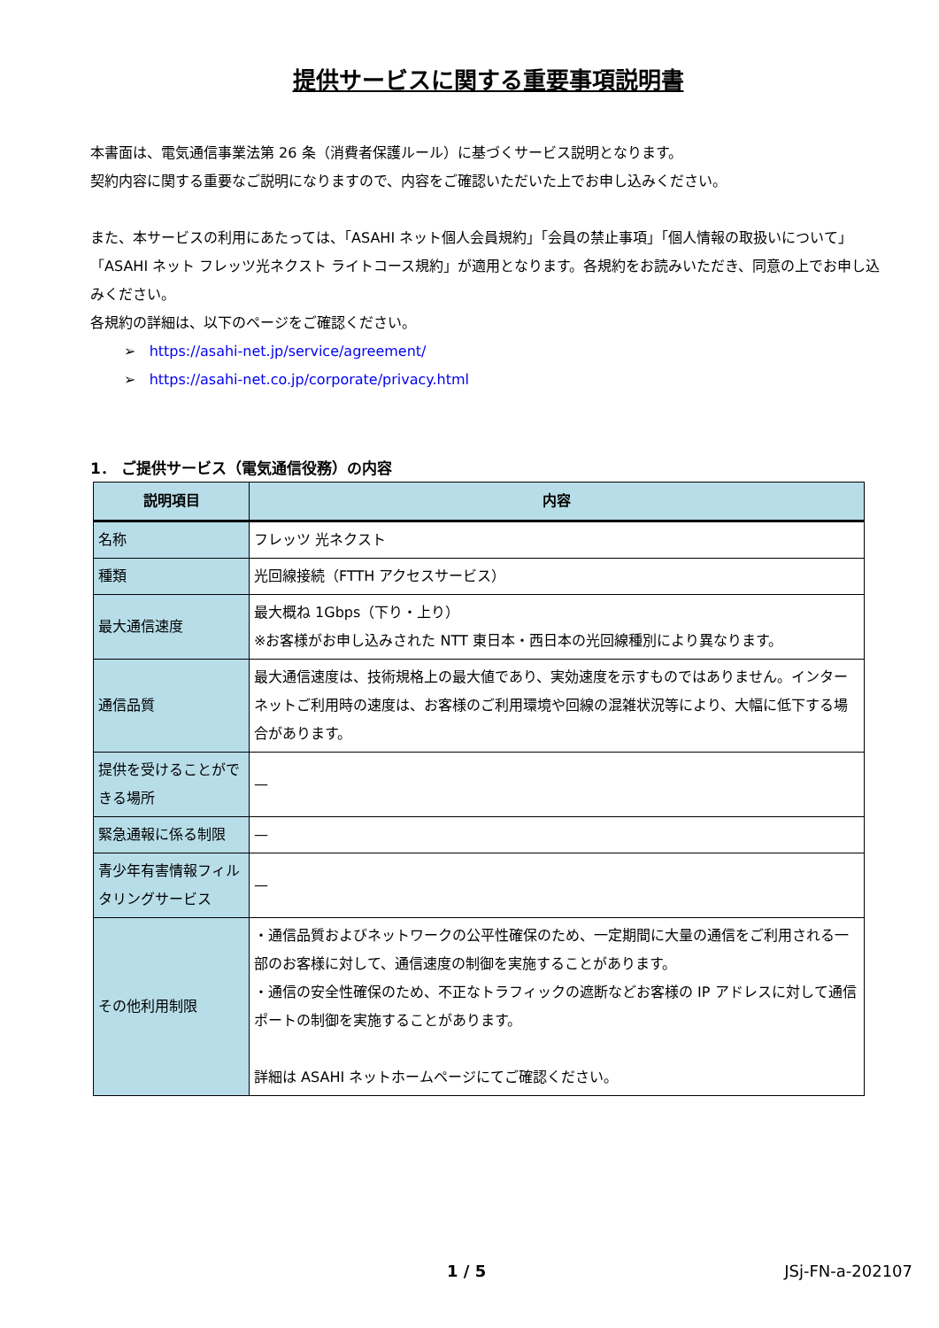提供サービスに関する重要事項説明書
本書面は、電気通信事業法第 26 条（消費者保護ルール）に基づくサービス説明となります。
契約内容に関する重要なご説明になりますので、内容をご確認いただいた上でお申し込みください。
また、本サービスの利用にあたっては、「ASAHI ネット個人会員規約」「会員の禁止事項」「個人情報の取扱いについて」「ASAHI ネット フレッツ光ネクスト ライトコース規約」が適用となります。各規約をお読みいただき、同意の上でお申し込みください。
各規約の詳細は、以下のページをご確認ください。
➢ https://asahi-net.jp/service/agreement/
➢ https://asahi-net.co.jp/corporate/privacy.html
1． ご提供サービス（電気通信役務）の内容
| 説明項目 | 内容 |
| --- | --- |
| 名称 | フレッツ 光ネクスト |
| 種類 | 光回線接続（FTTH アクセスサービス） |
| 最大通信速度 | 最大概ね 1Gbps（下り・上り） ※お客様がお申し込みされた NTT 東日本・西日本の光回線種別により異なります。 |
| 通信品質 | 最大通信速度は、技術規格上の最大値であり、実効速度を示すものではありません。インターネットご利用時の速度は、お客様のご利用環境や回線の混雑状況等により、大幅に低下する場合があります。 |
| 提供を受けることができる場所 | — |
| 緊急通報に係る制限 | — |
| 青少年有害情報フィルタリングサービス | — |
| その他利用制限 | ・通信品質およびネットワークの公平性確保のため、一定期間に大量の通信をご利用される一部のお客様に対して、通信速度の制御を実施することがあります。 ・通信の安全性確保のため、不正なトラフィックの遮断などお客様の IP アドレスに対して通信ポートの制御を実施することがあります。 詳細は ASAHI ネットホームページにてご確認ください。 |
1 / 5 JSj-FN-a-202107